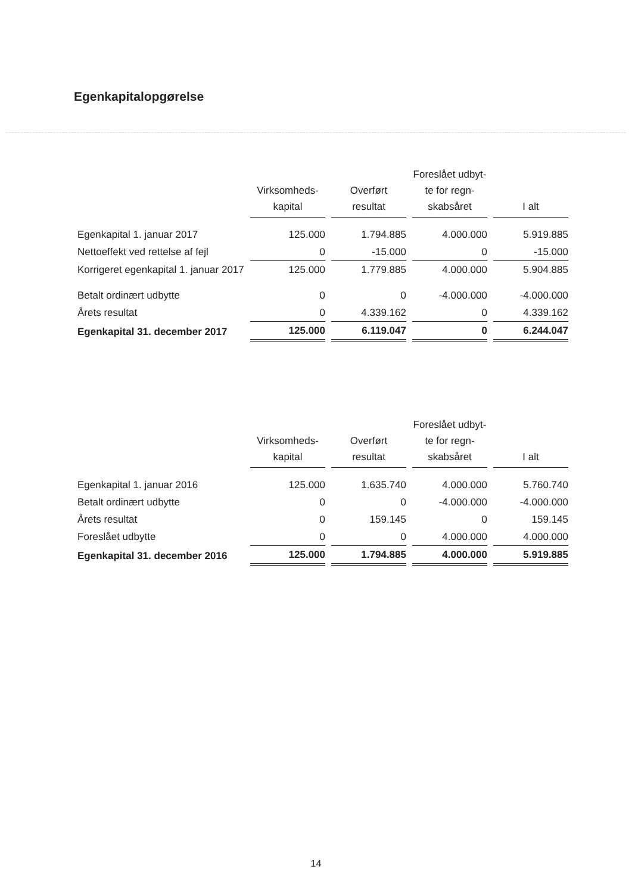Egenkapitalopgørelse
| | Virksomheds- kapital | Overført resultat | Foreslået udbyt- te for regn- skabsåret | I alt |
| --- | --- | --- | --- | --- |
| Egenkapital 1. januar 2017 | 125.000 | 1.794.885 | 4.000.000 | 5.919.885 |
| Nettoeffekt ved rettelse af fejl | 0 | -15.000 | 0 | -15.000 |
| Korrigeret egenkapital 1. januar 2017 | 125.000 | 1.779.885 | 4.000.000 | 5.904.885 |
| Betalt ordinært udbytte | 0 | 0 | -4.000.000 | -4.000.000 |
| Årets resultat | 0 | 4.339.162 | 0 | 4.339.162 |
| Egenkapital 31. december 2017 | 125.000 | 6.119.047 | 0 | 6.244.047 |
| | Virksomheds- kapital | Overført resultat | Foreslået udbyt- te for regn- skabsåret | I alt |
| --- | --- | --- | --- | --- |
| Egenkapital 1. januar 2016 | 125.000 | 1.635.740 | 4.000.000 | 5.760.740 |
| Betalt ordinært udbytte | 0 | 0 | -4.000.000 | -4.000.000 |
| Årets resultat | 0 | 159.145 | 0 | 159.145 |
| Foreslået udbytte | 0 | 0 | 4.000.000 | 4.000.000 |
| Egenkapital 31. december 2016 | 125.000 | 1.794.885 | 4.000.000 | 5.919.885 |
14